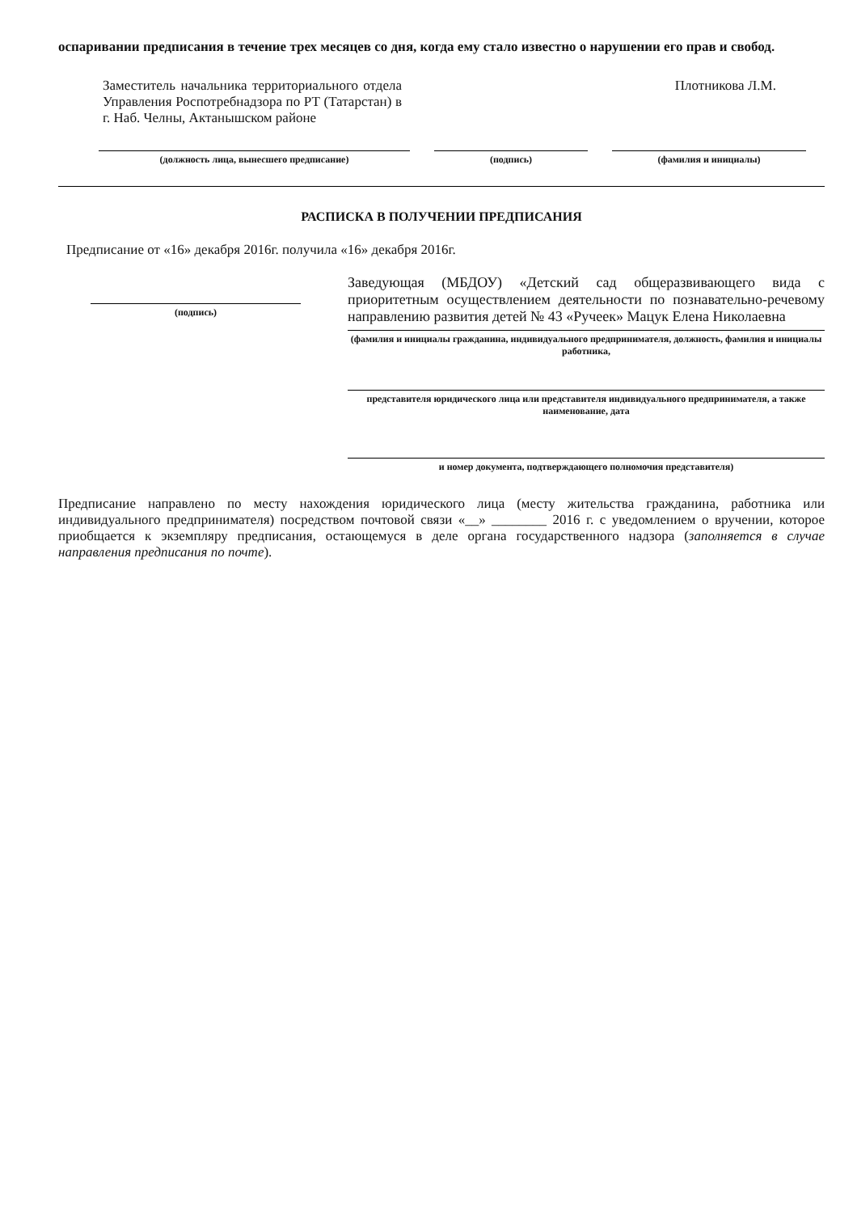оспаривании предписания в течение трех месяцев со дня, когда ему стало известно о нарушении его прав и свобод.
Заместитель начальника территориального отдела Управления Роспотребнадзора по РТ (Татарстан) в г. Наб. Челны, Актанышском районе
Плотникова Л.М.
(должность лица, вынесшего предписание) (подпись) (фамилия и инициалы)
РАСПИСКА В ПОЛУЧЕНИИ ПРЕДПИСАНИЯ
Предписание от «16» декабря 2016г. получила «16» декабря 2016г.
(подпись)
Заведующая (МБДОУ) «Детский сад общеразвивающего вида с приоритетным осуществлением деятельности по познавательно-речевому направлению развития детей № 43 «Ручеек» Мацук Елена Николаевна
(фамилия и инициалы гражданина, индивидуального предпринимателя, должность, фамилия и инициалы работника,
представителя юридического лица или представителя индивидуального предпринимателя, а также наименование, дата
и номер документа, подтверждающего полномочия представителя)
Предписание направлено по месту нахождения юридического лица (месту жительства гражданина, работника или индивидуального предпринимателя) посредством почтовой связи «__» ________ 2016 г. с уведомлением о вручении, которое приобщается к экземпляру предписания, остающемуся в деле органа государственного надзора (заполняется в случае направления предписания по почте).